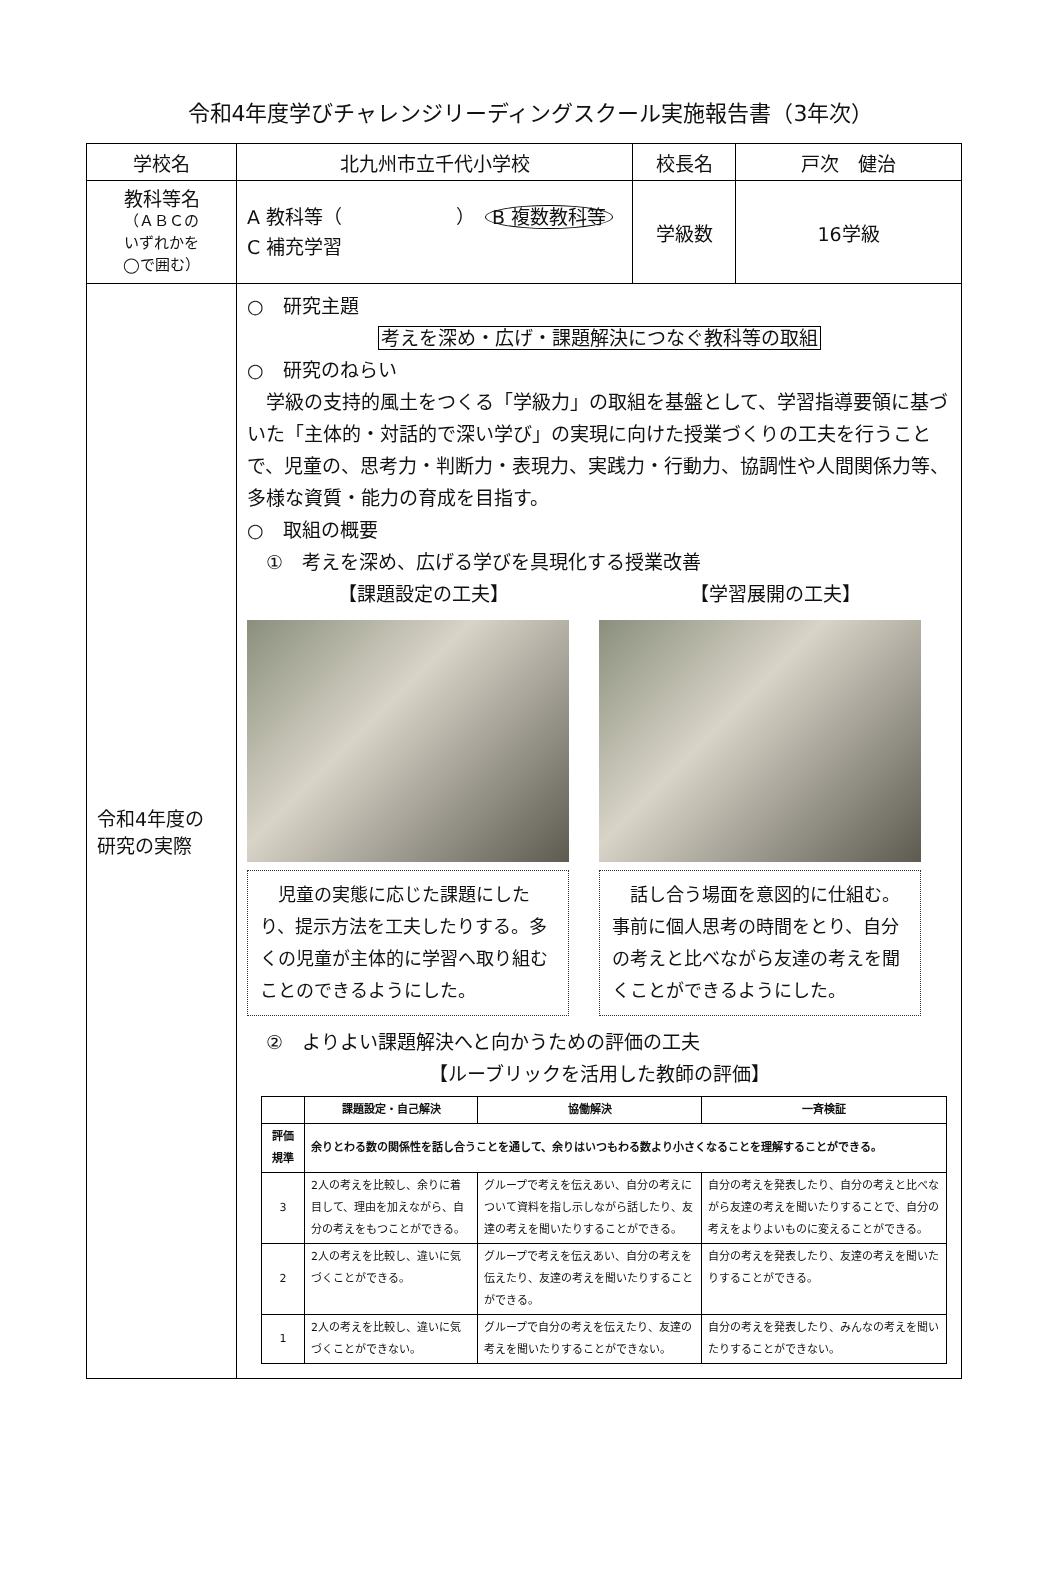令和4年度学びチャレンジリーディングスクール実施報告書（3年次）
| 学校名 | 北九州市立千代小学校 | 校長名 | 戸次 健治 |
| 教科等名 （ＡＢＣの いずれかを ◯で囲む） | A 教科等（ ） B 複数教科等 C 補充学習 | 学級数 | 16学級 |
| 令和4年度の 研究の実際 | ○ 研究主題 考えを深め・広げ・課題解決につなぐ教科等の取組 ○ 研究のねらい 学級の支持的風土をつくる「学級力」の取組を基盤として、学習指導要領に基づいた「主体的・対話的で深い学び」の実現に向けた授業づくりの工夫を行うことで、児童の、思考力・判断力・表現力、実践力・行動力、協調性や人間関係力等、多様な資質・能力の育成を目指す。 ○ 取組の概要 ① 考えを深め、広げる学びを具現化する授業改善 【課題設定の工夫】 【学習展開の工夫】 児童の実態に応じた課題にしたり、提示方法を工夫したりする。多くの児童が主体的に学習へ取り組むことのできるようにした。 話し合う場面を意図的に仕組む。事前に個人思考の時間をとり、自分の考えと比べながら友達の考えを聞くことができるようにした。 ② よりよい課題解決へと向かうための評価の工夫 【ルーブリックを活用した教師の評価】 / / 課題設定・自己解決 / 協働解決 / 一斉検証 / / --- / --- / --- / --- / / 評価 規準 / 余りとわる数の関係性を話し合うことを通して、余りはいつもわる数より小さくなることを理解することができる。 / / / / 3 / 2人の考えを比較し、余りに着目して、理由を加えながら、自分の考えをもつことができる。 / グループで考えを伝えあい、自分の考えについて資料を指し示しながら話したり、友達の考えを聞いたりすることができる。 / 自分の考えを発表したり、自分の考えと比べながら友達の考えを聞いたりすることで、自分の考えをよりよいものに変えることができる。 / / 2 / 2人の考えを比較し、違いに気づくことができる。 / グループで考えを伝えあい、自分の考えを伝えたり、友達の考えを聞いたりすることができる。 / 自分の考えを発表したり、友達の考えを聞いたりすることができる。 / / 1 / 2人の考えを比較し、違いに気づくことができない。 / グループで自分の考えを伝えたり、友達の考えを聞いたりすることができない。 / 自分の考えを発表したり、みんなの考えを聞いたりすることができない。 / | | |